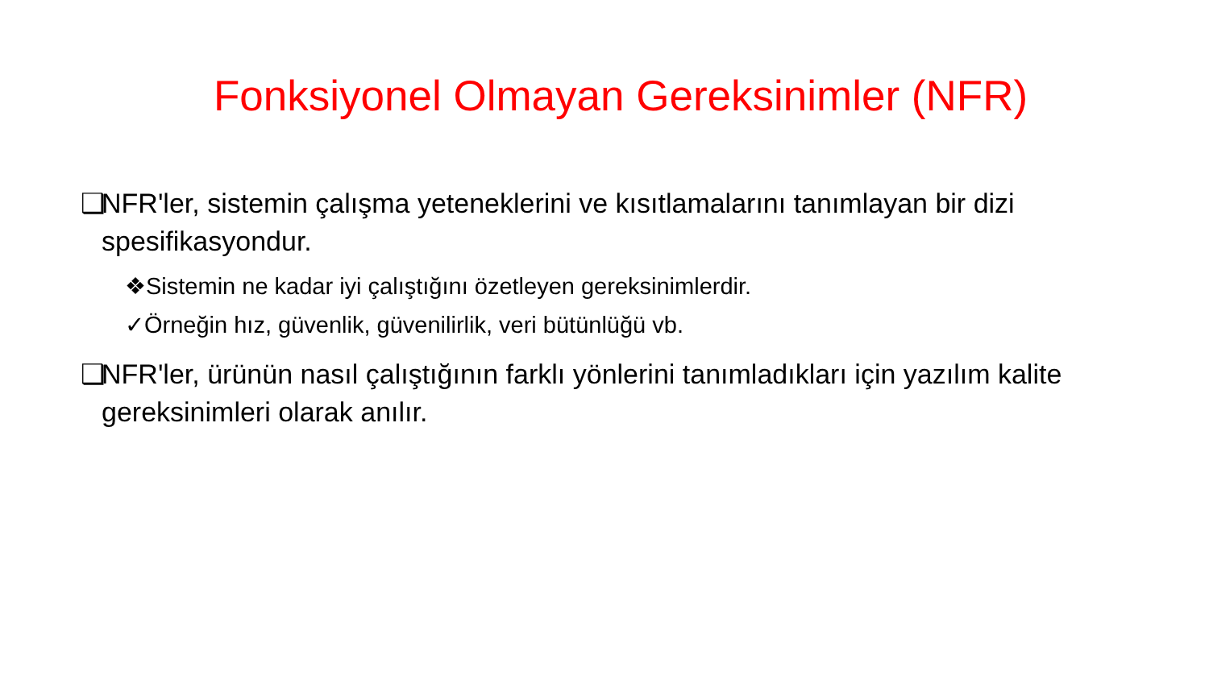Fonksiyonel Olmayan Gereksinimler (NFR)
❑ NFR'ler, sistemin çalışma yeteneklerini ve kısıtlamalarını tanımlayan bir dizi spesifikasyondur.
❖Sistemin ne kadar iyi çalıştığını özetleyen gereksinimlerdir.
✓Örneğin hız, güvenlik, güvenilirlik, veri bütünlüğü vb.
❑ NFR'ler, ürünün nasıl çalıştığının farklı yönlerini tanımladıkları için yazılım kalite gereksinimleri olarak anılır.